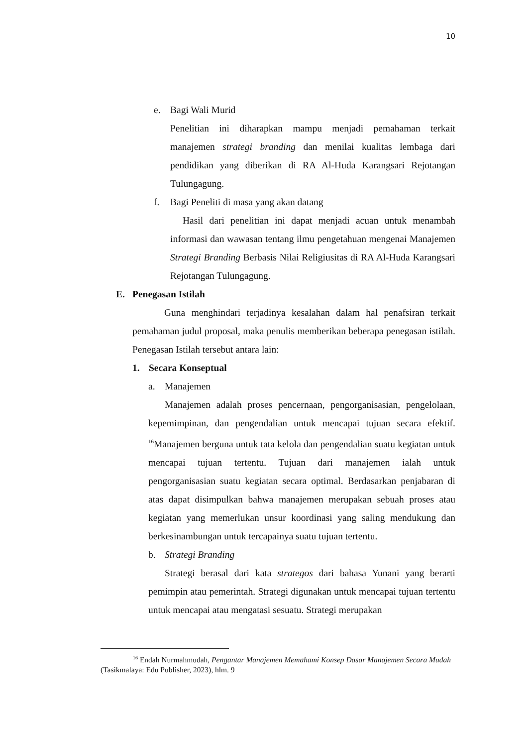10
e. Bagi Wali Murid
Penelitian ini diharapkan mampu menjadi pemahaman terkait manajemen strategi branding dan menilai kualitas lembaga dari pendidikan yang diberikan di RA Al-Huda Karangsari Rejotangan Tulungagung.
f. Bagi Peneliti di masa yang akan datang
Hasil dari penelitian ini dapat menjadi acuan untuk menambah informasi dan wawasan tentang ilmu pengetahuan mengenai Manajemen Strategi Branding Berbasis Nilai Religiusitas di RA Al-Huda Karangsari Rejotangan Tulungagung.
E. Penegasan Istilah
Guna menghindari terjadinya kesalahan dalam hal penafsiran terkait pemahaman judul proposal, maka penulis memberikan beberapa penegasan istilah. Penegasan Istilah tersebut antara lain:
1. Secara Konseptual
a. Manajemen
Manajemen adalah proses pencernaan, pengorganisasian, pengelolaan, kepemimpinan, dan pengendalian untuk mencapai tujuan secara efektif. <sup>16</sup>Manajemen berguna untuk tata kelola dan pengendalian suatu kegiatan untuk mencapai tujuan tertentu. Tujuan dari manajemen ialah untuk pengorganisasian suatu kegiatan secara optimal. Berdasarkan penjabaran di atas dapat disimpulkan bahwa manajemen merupakan sebuah proses atau kegiatan yang memerlukan unsur koordinasi yang saling mendukung dan berkesinambungan untuk tercapainya suatu tujuan tertentu.
b. Strategi Branding
Strategi berasal dari kata strategos dari bahasa Yunani yang berarti pemimpin atau pemerintah. Strategi digunakan untuk mencapai tujuan tertentu untuk mencapai atau mengatasi sesuatu. Strategi merupakan
<sup>16</sup> Endah Nurmahmudah, Pengantar Manajemen Memahami Konsep Dasar Manajemen Secara Mudah (Tasikmalaya: Edu Publisher, 2023), hlm. 9